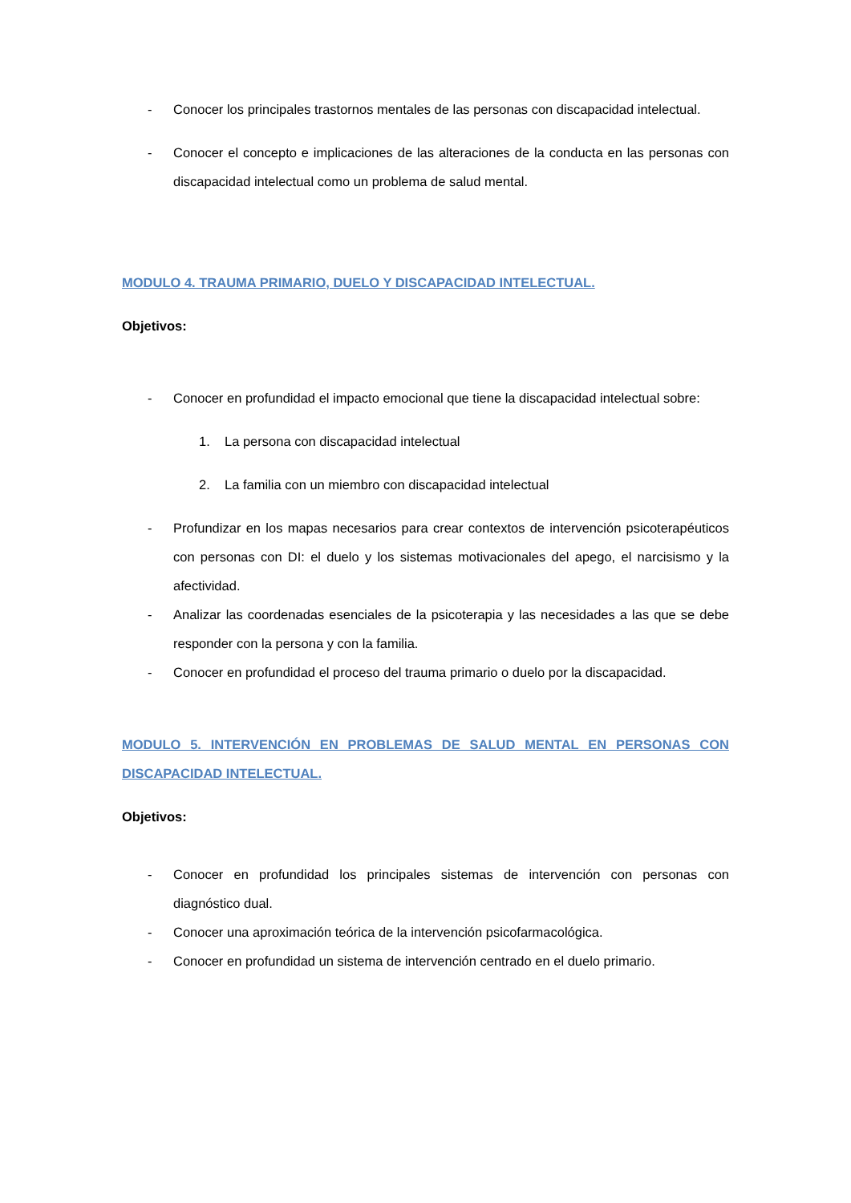- Conocer los principales trastornos mentales de las personas con discapacidad intelectual.
- Conocer el concepto e implicaciones de las alteraciones de la conducta en las personas con discapacidad intelectual como un problema de salud mental.
MODULO 4. TRAUMA PRIMARIO, DUELO Y DISCAPACIDAD INTELECTUAL.
Objetivos:
- Conocer en profundidad el impacto emocional que tiene la discapacidad intelectual sobre:
1. La persona con discapacidad intelectual
2. La familia con un miembro con discapacidad intelectual
- Profundizar en los mapas necesarios para crear contextos de intervención psicoterapéuticos con personas con DI: el duelo y los sistemas motivacionales del apego, el narcisismo y la afectividad.
- Analizar las coordenadas esenciales de la psicoterapia y las necesidades a las que se debe responder con la persona y con la familia.
- Conocer en profundidad el proceso del trauma primario o duelo por la discapacidad.
MODULO 5. INTERVENCIÓN EN PROBLEMAS DE SALUD MENTAL EN PERSONAS CON DISCAPACIDAD INTELECTUAL.
Objetivos:
- Conocer en profundidad los principales sistemas de intervención con personas con diagnóstico dual.
- Conocer una aproximación teórica de la intervención psicofarmacológica.
- Conocer en profundidad un sistema de intervención centrado en el duelo primario.